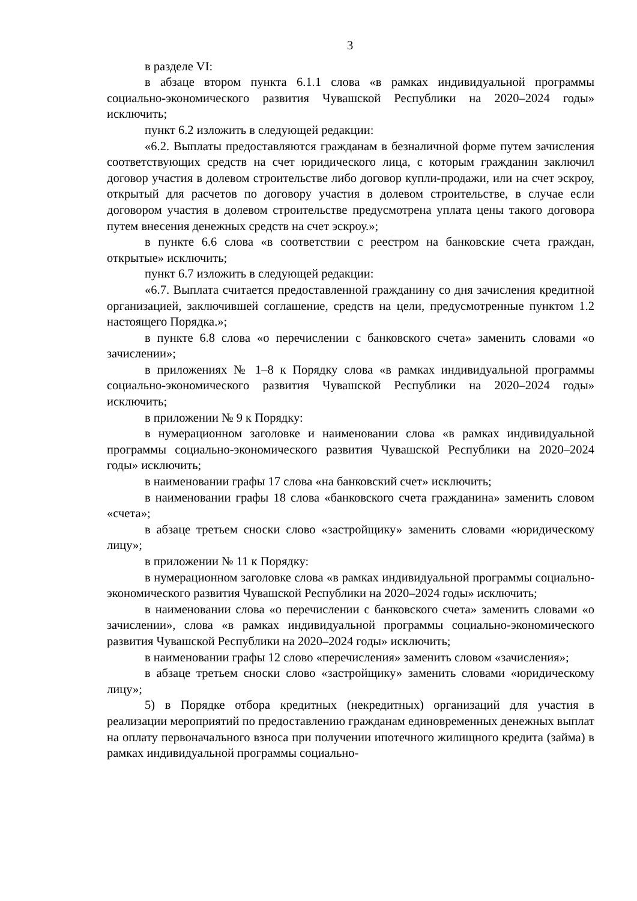3
в разделе VI:
в абзаце втором пункта 6.1.1 слова «в рамках индивидуальной программы социально-экономического развития Чувашской Республики на 2020–2024 годы» исключить;
пункт 6.2 изложить в следующей редакции:
«6.2. Выплаты предоставляются гражданам в безналичной форме путем зачисления соответствующих средств на счет юридического лица, с которым гражданин заключил договор участия в долевом строительстве либо договор купли-продажи, или на счет эскроу, открытый для расчетов по договору участия в долевом строительстве, в случае если договором участия в долевом строительстве предусмотрена уплата цены такого договора путем внесения денежных средств на счет эскроу.»;
в пункте 6.6 слова «в соответствии с реестром на банковские счета граждан, открытые» исключить;
пункт 6.7 изложить в следующей редакции:
«6.7. Выплата считается предоставленной гражданину со дня зачисления кредитной организацией, заключившей соглашение, средств на цели, предусмотренные пунктом 1.2 настоящего Порядка.»;
в пункте 6.8 слова «о перечислении с банковского счета» заменить словами «о зачислении»;
в приложениях № 1–8 к Порядку слова «в рамках индивидуальной программы социально-экономического развития Чувашской Республики на 2020–2024 годы» исключить;
в приложении № 9 к Порядку:
в нумерационном заголовке и наименовании слова «в рамках индивидуальной программы социально-экономического развития Чувашской Республики на 2020–2024 годы» исключить;
в наименовании графы 17 слова «на банковский счет» исключить;
в наименовании графы 18 слова «банковского счета гражданина» заменить словом «счета»;
в абзаце третьем сноски слово «застройщику» заменить словами «юридическому лицу»;
в приложении № 11 к Порядку:
в нумерационном заголовке слова «в рамках индивидуальной программы социально-экономического развития Чувашской Республики на 2020–2024 годы» исключить;
в наименовании слова «о перечислении с банковского счета» заменить словами «о зачислении», слова «в рамках индивидуальной программы социально-экономического развития Чувашской Республики на 2020–2024 годы» исключить;
в наименовании графы 12 слово «перечисления» заменить словом «зачисления»;
в абзаце третьем сноски слово «застройщику» заменить словами «юридическому лицу»;
5) в Порядке отбора кредитных (некредитных) организаций для участия в реализации мероприятий по предоставлению гражданам единовременных денежных выплат на оплату первоначального взноса при получении ипотечного жилищного кредита (займа) в рамках индивидуальной программы социально-